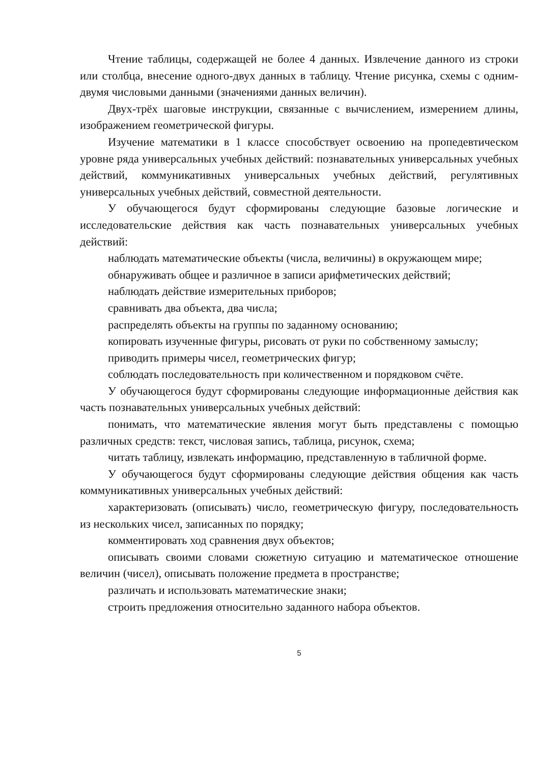Чтение таблицы, содержащей не более 4 данных. Извлечение данного из строки или столбца, внесение одного-двух данных в таблицу. Чтение рисунка, схемы с одним-двумя числовыми данными (значениями данных величин).
Двух-трёх шаговые инструкции, связанные с вычислением, измерением длины, изображением геометрической фигуры.
Изучение математики в 1 классе способствует освоению на пропедевтическом уровне ряда универсальных учебных действий: познавательных универсальных учебных действий, коммуникативных универсальных учебных действий, регулятивных универсальных учебных действий, совместной деятельности.
У обучающегося будут сформированы следующие базовые логические и исследовательские действия как часть познавательных универсальных учебных действий:
наблюдать математические объекты (числа, величины) в окружающем мире;
обнаруживать общее и различное в записи арифметических действий;
наблюдать действие измерительных приборов;
сравнивать два объекта, два числа;
распределять объекты на группы по заданному основанию;
копировать изученные фигуры, рисовать от руки по собственному замыслу;
приводить примеры чисел, геометрических фигур;
соблюдать последовательность при количественном и порядковом счёте.
У обучающегося будут сформированы следующие информационные действия как часть познавательных универсальных учебных действий:
понимать, что математические явления могут быть представлены с помощью различных средств: текст, числовая запись, таблица, рисунок, схема;
читать таблицу, извлекать информацию, представленную в табличной форме.
У обучающегося будут сформированы следующие действия общения как часть коммуникативных универсальных учебных действий:
характеризовать (описывать) число, геометрическую фигуру, последовательность из нескольких чисел, записанных по порядку;
комментировать ход сравнения двух объектов;
описывать своими словами сюжетную ситуацию и математическое отношение величин (чисел), описывать положение предмета в пространстве;
различать и использовать математические знаки;
строить предложения относительно заданного набора объектов.
5